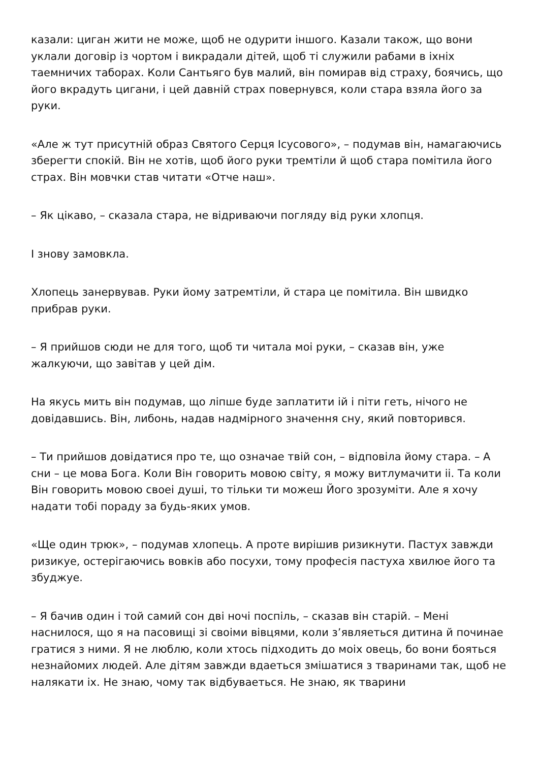казали: циган жити не може, щоб не одурити іншого. Казали також, що вони уклали договір із чортом і викрадали дітей, щоб ті служили рабами в іхніх таемничих таборах. Коли Сантьяго був малий, він помирав від страху, боячись, що його вкрадуть цигани, і цей давній страх повернувся, коли стара взяла його за руки.
«Але ж тут присутній образ Святого Серця Ісусового», – подумав він, намагаючись зберегти спокій. Він не хотів, щоб його руки тремтіли й щоб стара помітила його страх. Він мовчки став читати «Отче наш».
– Як цікаво, – сказала стара, не відриваючи погляду від руки хлопця.
І знову замовкла.
Хлопець занервував. Руки йому затремтіли, й стара це помітила. Він швидко прибрав руки.
– Я прийшов сюди не для того, щоб ти читала моі руки, – сказав він, уже жалкуючи, що завітав у цей дім.
На якусь мить він подумав, що ліпше буде заплатити ій і піти геть, нічого не довідавшись. Він, либонь, надав надмірного значення сну, який повторився.
– Ти прийшов довідатися про те, що означае твій сон, – відповіла йому стара. – А сни – це мова Бога. Коли Він говорить мовою світу, я можу витлумачити іі. Та коли Він говорить мовою своеі душі, то тільки ти можеш Його зрозуміти. Але я хочу надати тобі пораду за будь-яких умов.
«Ще один трюк», – подумав хлопець. А проте вирішив ризикнути. Пастух завжди ризикуе, остерігаючись вовків або посухи, тому професія пастуха хвилюе його та збуджуе.
– Я бачив один і той самий сон дві ночі поспіль, – сказав він старій. – Мені наснилося, що я на пасовищі зі своіми вівцями, коли з’являеться дитина й починае гратися з ними. Я не люблю, коли хтось підходить до моіх овець, бо вони бояться незнайомих людей. Але дітям завжди вдаеться змішатися з тваринами так, щоб не налякати іх. Не знаю, чому так відбуваеться. Не знаю, як тварини